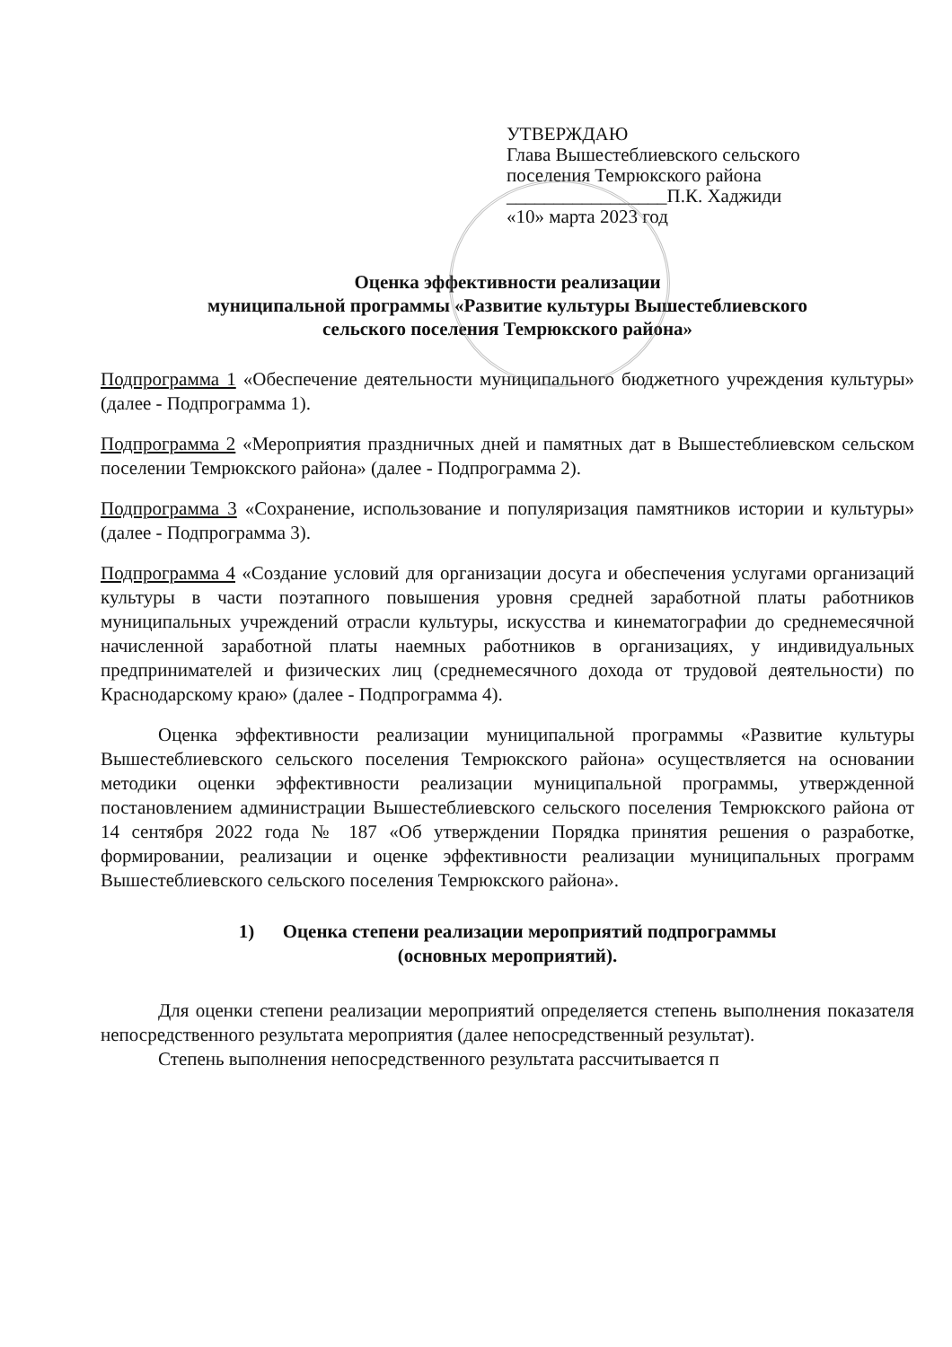УТВЕРЖДАЮ
Глава Вышестеблиевского сельского
поселения Темрюкского района
_________________П.К. Хаджиди
«10» марта 2023 год
Оценка эффективности реализации
муниципальной программы «Развитие культуры Вышестеблиевского
сельского поселения Темрюкского района»
Подпрограмма 1 «Обеспечение деятельности муниципального бюджетного учреждения культуры» (далее - Подпрограмма 1).
Подпрограмма 2 «Мероприятия праздничных дней и памятных дат в Вышестеблиевском сельском поселении Темрюкского района» (далее - Подпрограмма 2).
Подпрограмма 3 «Сохранение, использование и популяризация памятников истории и культуры» (далее - Подпрограмма 3).
Подпрограмма 4 «Создание условий для организации досуга и обеспечения услугами организаций культуры в части поэтапного повышения уровня средней заработной платы работников муниципальных учреждений отрасли культуры, искусства и кинематографии до среднемесячной начисленной заработной платы наемных работников в организациях, у индивидуальных предпринимателей и физических лиц (среднемесячного дохода от трудовой деятельности) по Краснодарскому краю» (далее - Подпрограмма 4).
Оценка эффективности реализации муниципальной программы «Развитие культуры Вышестеблиевского сельского поселения Темрюкского района» осуществляется на основании методики оценки эффективности реализации муниципальной программы, утвержденной постановлением администрации Вышестеблиевского сельского поселения Темрюкского района от 14 сентября 2022 года № 187 «Об утверждении Порядка принятия решения о разработке, формировании, реализации и оценке эффективности реализации муниципальных программ Вышестеблиевского сельского поселения Темрюкского района».
1) Оценка степени реализации мероприятий подпрограммы
(основных мероприятий).
Для оценки степени реализации мероприятий определяется степень выполнения показателя непосредственного результата мероприятия (далее непосредственный результат).
Степень выполнения непосредственного результата рассчитывается п